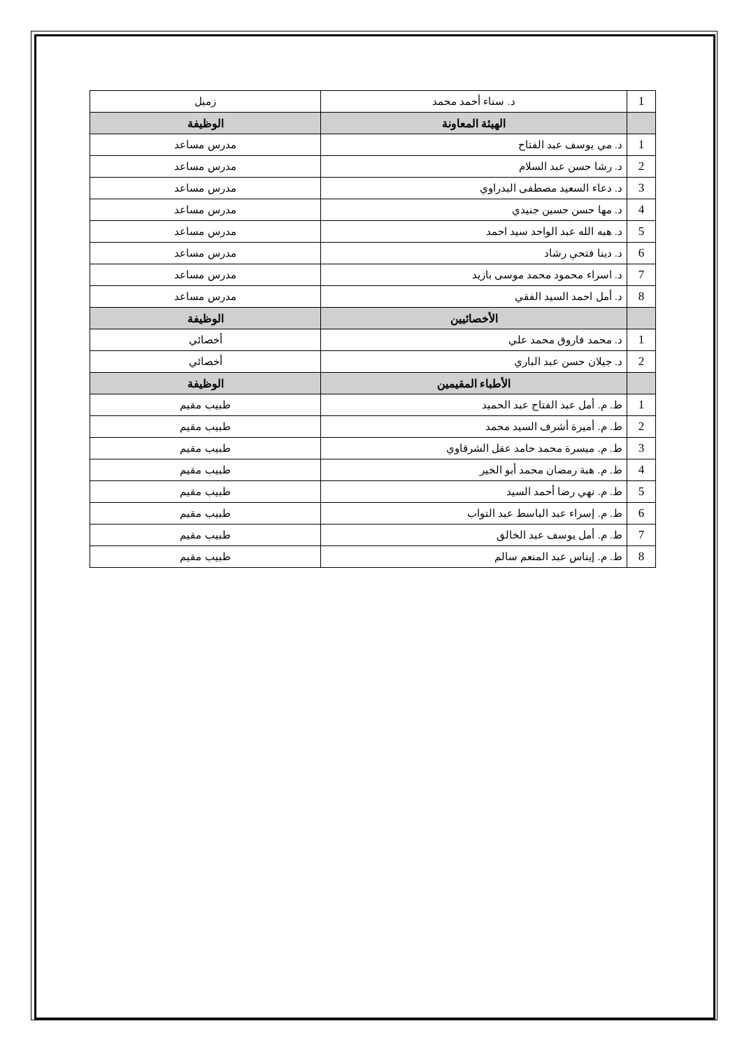| 1 | د. سناء أحمد محمد | زميل |
| | الهيئة المعاونة | الوظيفة |
| 1 | د. مي يوسف عبد الفتاح | مدرس مساعد |
| 2 | د. رشا حسن عبد السلام | مدرس مساعد |
| 3 | د. دعاء السعيد مصطفى البدراوي | مدرس مساعد |
| 4 | د. مها حسن حسين جنيدي | مدرس مساعد |
| 5 | د. هبه الله عبد الواحد سيد احمد | مدرس مساعد |
| 6 | د. دينا فتحي رشاد | مدرس مساعد |
| 7 | د. اسراء محمود محمد موسى بازيد | مدرس مساعد |
| 8 | د. أمل احمد السيد الفقي | مدرس مساعد |
| | الأخصائيين | الوظيفة |
| 1 | د. محمد فاروق محمد علي | أخصائي |
| 2 | د. جيلان حسن عبد الباري | أخصائي |
| | الأطباء المقيمين | الوظيفة |
| 1 | ط. م. أمل عبد الفتاح عبد الحميد | طبيب مقيم |
| 2 | ط. م. أميرة أشرف السيد محمد | طبيب مقيم |
| 3 | ط. م. ميسرة محمد حامد عقل الشرقاوي | طبيب مقيم |
| 4 | ط. م. هبة رمضان محمد أبو الخير | طبيب مقيم |
| 5 | ط. م. نهي رضا أحمد السيد | طبيب مقيم |
| 6 | ط. م. إسراء عبد الباسط عبد التواب | طبيب مقيم |
| 7 | ط. م. أمل يوسف عبد الخالق | طبيب مقيم |
| 8 | ط. م. إيناس عبد المنعم سالم | طبيب مقيم |